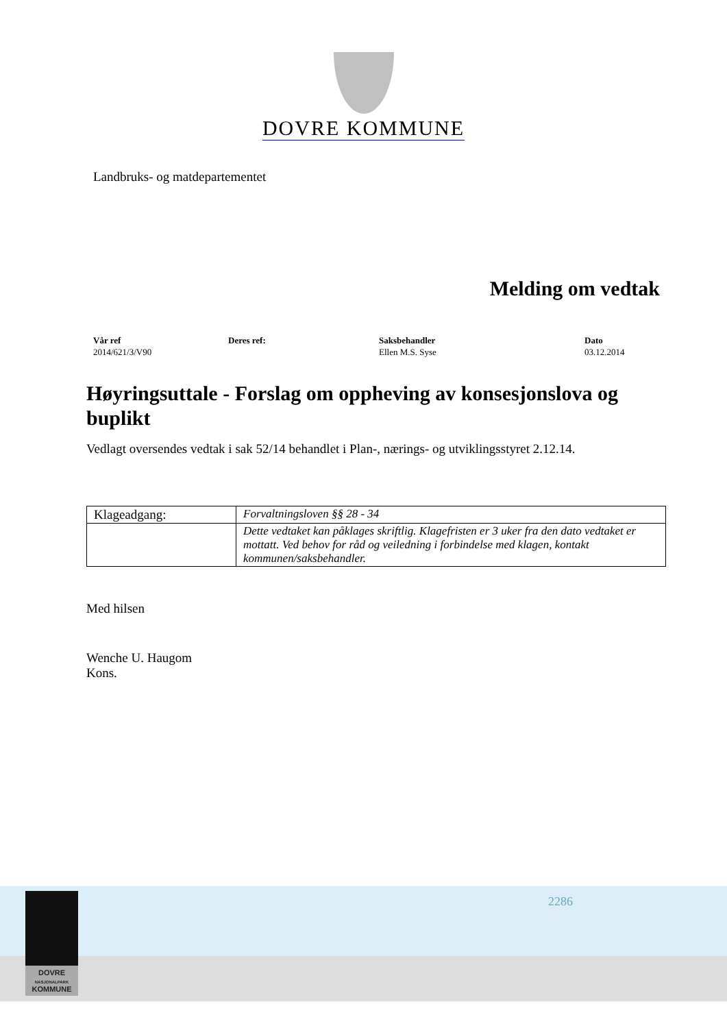DOVRE KOMMUNE
Landbruks- og matdepartementet
Melding om vedtak
Vår ref
2014/621/3/V90
Deres ref: Saksbehandler
Ellen M.S. Syse
Dato
03.12.2014
Høyringsuttale - Forslag om oppheving av konsesjonslova og buplikt
Vedlagt oversendes vedtak i sak 52/14 behandlet i Plan-, nærings- og utviklingsstyret 2.12.14.
| Klageadgang: | Forvaltningsloven §§ 28 - 34 |
| | Dette vedtaket kan påklages skriftlig. Klagefristen er 3 uker fra den dato vedtaket er mottatt. Ved behov for råd og veiledning i forbindelse med klagen, kontakt kommunen/saksbehandler. |
Med hilsen
Wenche U. Haugom
Kons.
2286
DOVRE
NASJONALPARK
KOMMUNE